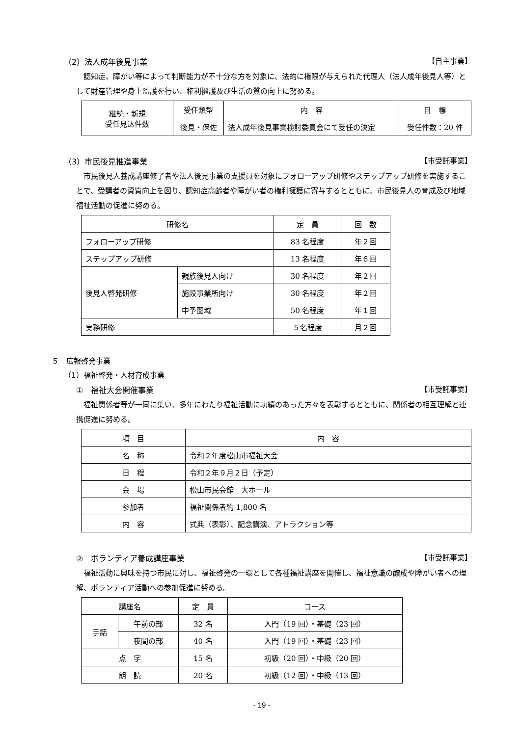（2）法人成年後見事業 【自主事業】
認知症、障がい等によって判断能力が不十分な方を対象に、法的に権限が与えられた代理人（法人成年後見人等）として財産管理や身上監護を行い、権利擁護及び生活の質の向上に努める。
| 継続・新規 受任見込件数 | 受任類型 | 内 容 | 目 標 |
| | 後見・保佐 | 法人成年後見事業検討委員会にて受任の決定 | 受任件数：20 件 |
（3）市民後見推進事業 【市受託事業】
市民後見人養成講座修了者や法人後見事業の支援員を対象にフォローアップ研修やステップアップ研修を実施することで、受講者の資質向上を図り、認知症高齢者や障がい者の権利擁護に寄与するとともに、市民後見人の育成及び地域福祉活動の促進に努める。
| 研修名 | | 定 員 | 回 数 |
| --- | --- | --- | --- |
| フォローアップ研修 | | 83 名程度 | 年２回 |
| ステップアップ研修 | | 13 名程度 | 年６回 |
| 後見人啓発研修 | 親族後見人向け | 30 名程度 | 年２回 |
| | 施設事業所向け | 30 名程度 | 年２回 |
| | 中予圏域 | 50 名程度 | 年１回 |
| 実務研修 | | ５名程度 | 月２回 |
５　広報啓発事業
（1）福祉啓発・人材育成事業
①　福祉大会開催事業 【市受託事業】
福祉関係者等が一同に集い、多年にわたり福祉活動に功績のあった方々を表彰するとともに、関係者の相互理解と連携促進に努める。
| 項 目 | 内 容 |
| --- | --- |
| 名 称 | 令和２年度松山市福祉大会 |
| 日 程 | 令和２年９月２日（予定） |
| 会 場 | 松山市民会館 大ホール |
| 参加者 | 福祉関係者約 1,800 名 |
| 内 容 | 式典（表彰）、記念講演、アトラクション等 |
②　ボランティア養成講座事業 【市受託事業】
福祉活動に興味を持つ市民に対し、福祉啓発の一環として各種福祉講座を開催し、福祉意識の醸成や障がい者への理解、ボランティア活動への参加促進に努める。
| 講座名 | | 定 員 | コース |
| --- | --- | --- | --- |
| 手話 | 午前の部 | 32 名 | 入門（19 回）・基礎（23 回） |
| | 夜間の部 | 40 名 | 入門（19 回）・基礎（23 回） |
| 点 字 | | 15 名 | 初級（20 回）・中級（20 回） |
| 朗 読 | | 20 名 | 初級（12 回）・中級（13 回） |
- 19 -